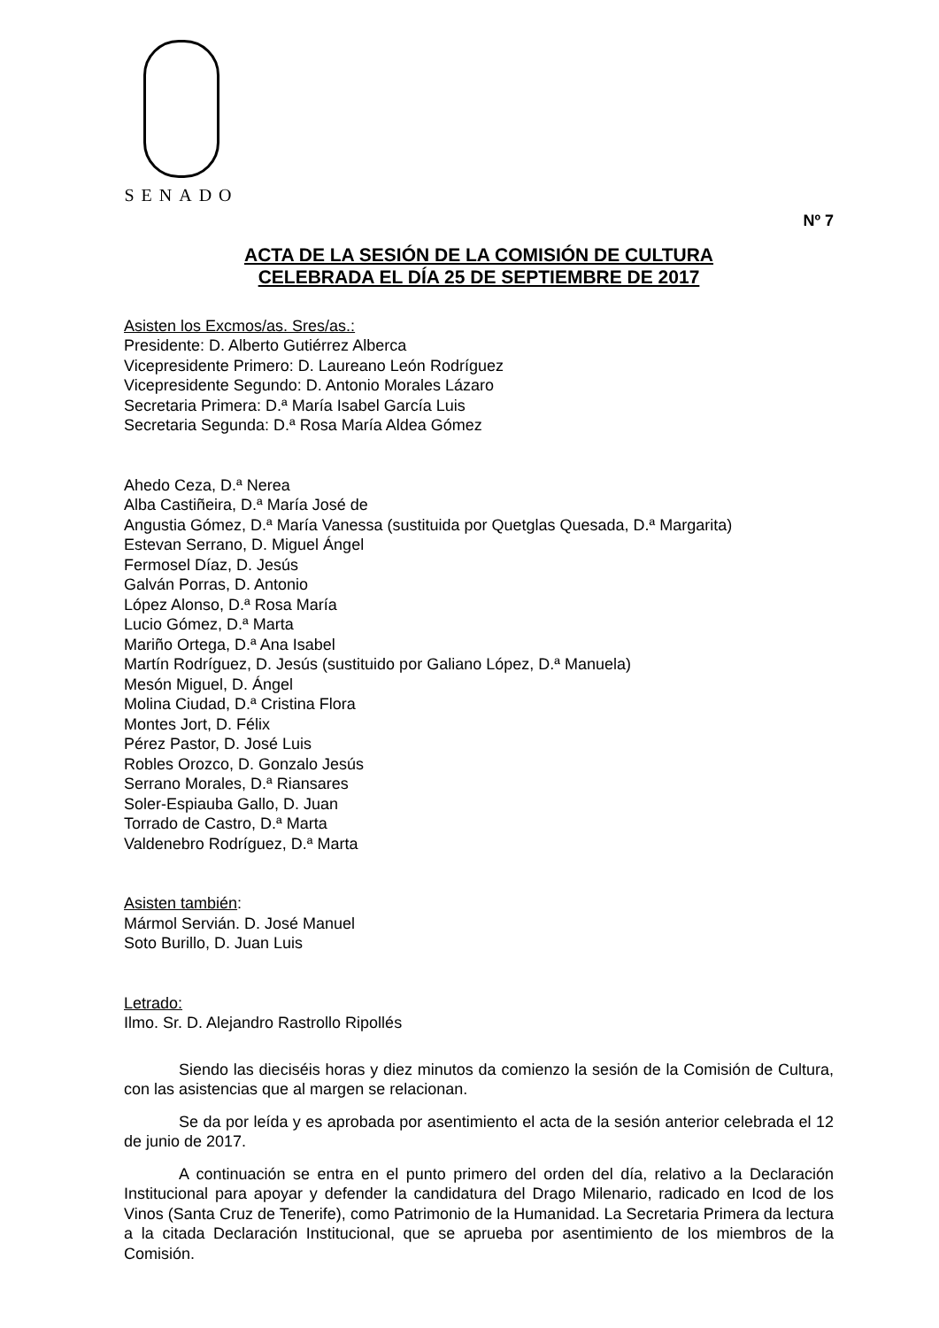SENADO
Nº 7
ACTA DE LA SESIÓN DE LA COMISIÓN DE CULTURA
CELEBRADA EL DÍA 25 DE SEPTIEMBRE DE 2017
Asisten los Excmos/as. Sres/as.:
Presidente: D. Alberto Gutiérrez Alberca
Vicepresidente Primero: D. Laureano León Rodríguez
Vicepresidente Segundo: D. Antonio Morales Lázaro
Secretaria Primera: D.ª María Isabel García Luis
Secretaria Segunda: D.ª Rosa María Aldea Gómez
Ahedo Ceza, D.ª Nerea
Alba Castiñeira, D.ª María José de
Angustia Gómez, D.ª María Vanessa (sustituida por Quetglas Quesada, D.ª Margarita)
Estevan Serrano, D. Miguel Ángel
Fermosel Díaz, D. Jesús
Galván Porras, D. Antonio
López Alonso, D.ª Rosa María
Lucio Gómez, D.ª Marta
Mariño Ortega, D.ª Ana Isabel
Martín Rodríguez, D. Jesús (sustituido por Galiano López, D.ª Manuela)
Mesón Miguel, D. Ángel
Molina Ciudad, D.ª Cristina Flora
Montes Jort, D. Félix
Pérez Pastor, D. José Luis
Robles Orozco, D. Gonzalo Jesús
Serrano Morales, D.ª Riansares
Soler-Espiauba Gallo, D. Juan
Torrado de Castro, D.ª Marta
Valdenebro Rodríguez, D.ª Marta
Asisten también:
Mármol Servián. D. José Manuel
Soto Burillo, D. Juan Luis
Letrado:
Ilmo. Sr. D. Alejandro Rastrollo Ripollés
Siendo las dieciséis horas y diez minutos da comienzo la sesión de la Comisión de Cultura, con las asistencias que al margen se relacionan.
Se da por leída y es aprobada por asentimiento el acta de la sesión anterior celebrada el 12 de junio de 2017.
A continuación se entra en el punto primero del orden del día, relativo a la Declaración Institucional para apoyar y defender la candidatura del Drago Milenario, radicado en Icod de los Vinos (Santa Cruz de Tenerife), como Patrimonio de la Humanidad. La Secretaria Primera da lectura a la citada Declaración Institucional, que se aprueba por asentimiento de los miembros de la Comisión.